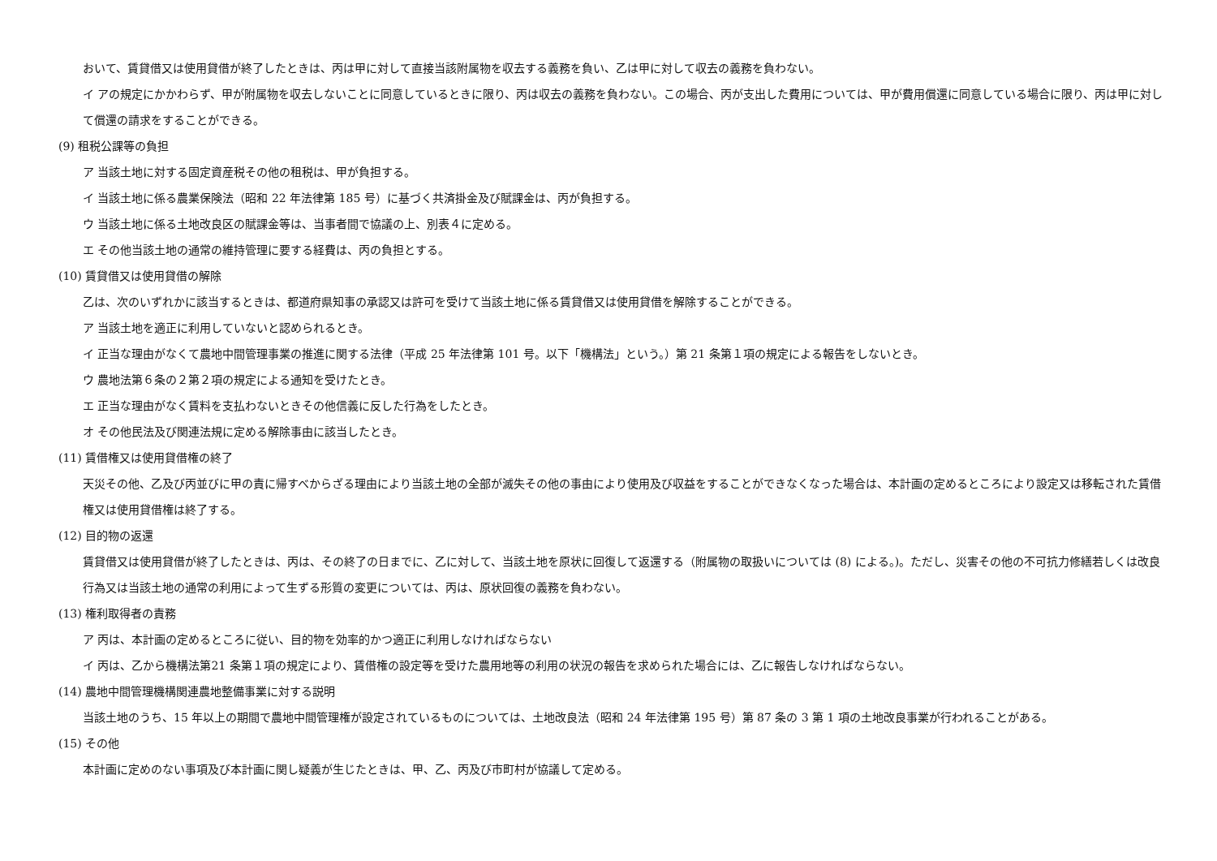おいて、賃貸借又は使用貸借が終了したときは、丙は甲に対して直接当該附属物を収去する義務を負い、乙は甲に対して収去の義務を負わない。
イ アの規定にかかわらず、甲が附属物を収去しないことに同意しているときに限り、丙は収去の義務を負わない。この場合、丙が支出した費用については、甲が費用償還に同意している場合に限り、丙は甲に対して償還の請求をすることができる。
(9) 租税公課等の負担
ア 当該土地に対する固定資産税その他の租税は、甲が負担する。
イ 当該土地に係る農業保険法（昭和 22 年法律第 185 号）に基づく共済掛金及び賦課金は、丙が負担する。
ウ 当該土地に係る土地改良区の賦課金等は、当事者間で協議の上、別表４に定める。
エ その他当該土地の通常の維持管理に要する経費は、丙の負担とする。
(10) 賃貸借又は使用貸借の解除
乙は、次のいずれかに該当するときは、都道府県知事の承認又は許可を受けて当該土地に係る賃貸借又は使用貸借を解除することができる。
ア 当該土地を適正に利用していないと認められるとき。
イ 正当な理由がなくて農地中間管理事業の推進に関する法律（平成 25 年法律第 101 号。以下「機構法」という。）第 21 条第１項の規定による報告をしないとき。
ウ 農地法第６条の２第２項の規定による通知を受けたとき。
エ 正当な理由がなく賃料を支払わないときその他信義に反した行為をしたとき。
オ その他民法及び関連法規に定める解除事由に該当したとき。
(11) 賃借権又は使用貸借権の終了
天災その他、乙及び丙並びに甲の責に帰すべからざる理由により当該土地の全部が滅失その他の事由により使用及び収益をすることができなくなった場合は、本計画の定めるところにより設定又は移転された賃借権又は使用貸借権は終了する。
(12) 目的物の返還
賃貸借又は使用貸借が終了したときは、丙は、その終了の日までに、乙に対して、当該土地を原状に回復して返還する（附属物の取扱いについては (8) による。)。ただし、災害その他の不可抗力修繕若しくは改良行為又は当該土地の通常の利用によって生ずる形質の変更については、丙は、原状回復の義務を負わない。
(13) 権利取得者の責務
ア 丙は、本計画の定めるところに従い、目的物を効率的かつ適正に利用しなければならない
イ 丙は、乙から機構法第21 条第１項の規定により、賃借権の設定等を受けた農用地等の利用の状況の報告を求められた場合には、乙に報告しなければならない。
(14) 農地中間管理機構関連農地整備事業に対する説明
当該土地のうち、15 年以上の期間で農地中間管理権が設定されているものについては、土地改良法（昭和 24 年法律第 195 号）第 87 条の 3 第 1 項の土地改良事業が行われることがある。
(15) その他
本計画に定めのない事項及び本計画に関し疑義が生じたときは、甲、乙、丙及び市町村が協議して定める。